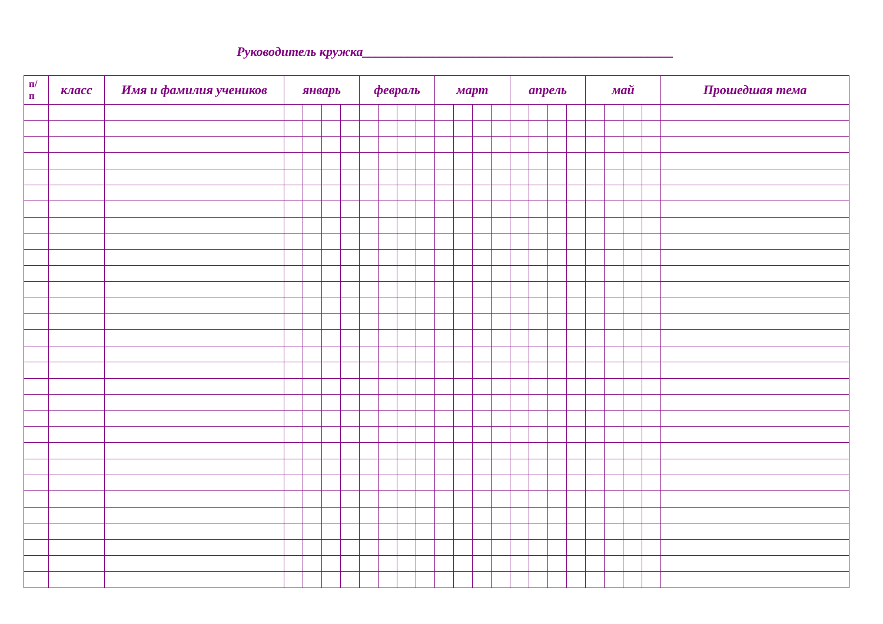Руководитель кружка________________________________________________
| п/ п | класс | Имя и фамилия учеников | январь | | | | февраль | | | | март | | | | апрель | | | | май | | | | Прошедшая тема |
| --- | --- | --- | --- | --- | --- | --- | --- | --- | --- | --- | --- | --- | --- | --- | --- | --- | --- | --- | --- | --- | --- | --- | --- |